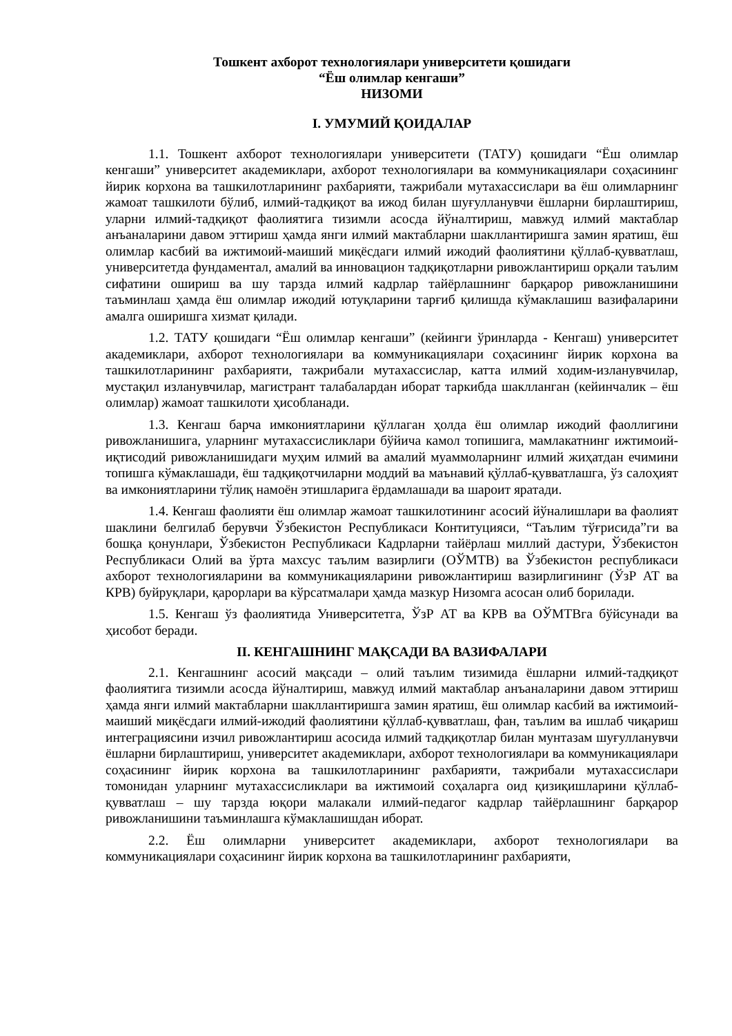Тошкент ахборот технологиялари университети қошидаги
“Ёш олимлар кенгаши”
НИЗОМИ
I. УМУМИЙ ҚОИДАЛАР
1.1. Тошкент ахборот технологиялари университети (ТАТУ) қошидаги “Ёш олимлар кенгаши” университет академиклари, ахборот технологиялари ва коммуникациялари соҳасининг йирик корхона ва ташкилотларининг рахбарияти, тажрибали мутахассислари ва ёш олимларнинг жамоат ташкилоти бўлиб, илмий-тадқиқот ва ижод билан шуғулланувчи ёшларни бирлаштириш, уларни илмий-тадқиқот фаолиятига тизимли асосда йўналтириш, мавжуд илмий мактаблар анъаналарини давом эттириш ҳамда янги илмий мактабларни шакллантиришга замин яратиш, ёш олимлар касбий ва ижтимоий-маиший миқёсдаги илмий ижодий фаолиятини қўллаб-қувватлаш, университетда фундаментал, амалий ва инновацион тадқиқотларни ривожлантириш орқали таълим сифатини ошириш ва шу тарзда илмий кадрлар тайёрлашнинг барқарор ривожланишини таъминлаш ҳамда ёш олимлар ижодий ютуқларини тарғиб қилишда кўмаклашиш вазифаларини амалга оширишга хизмат қилади.
1.2. ТАТУ қошидаги “Ёш олимлар кенгаши” (кейинги ўринларда - Кенгаш) университет академиклари, ахборот технологиялари ва коммуникациялари соҳасининг йирик корхона ва ташкилотларининг рахбарияти, тажрибали мутахассислар, катта илмий ходим-изланувчилар, мустақил изланувчилар, магистрант талабалардан иборат таркибда шаклланган (кейинчалик – ёш олимлар) жамоат ташкилоти ҳисобланади.
1.3. Кенгаш барча имкониятларини қўллаган ҳолда ёш олимлар ижодий фаоллигини ривожланишига, уларнинг мутахассисликлари бўйича камол топишига, мамлакатнинг ижтимоий-иқтисодий ривожланишидаги муҳим илмий ва амалий муаммоларнинг илмий жиҳатдан ечимини топишга кўмаклашади, ёш тадқиқотчиларни моддий ва маънавий қўллаб-қувватлашга, ўз салоҳият ва имкониятларини тўлиқ намоён этишларига ёрдамлашади ва шароит яратади.
1.4. Кенгаш фаолияти ёш олимлар жамоат ташкилотининг асосий йўналишлари ва фаолият шаклини белгилаб берувчи Ўзбекистон Республикаси Контитуцияси, “Таълим тўғрисида”ги ва бошқа қонунлари, Ўзбекистон Республикаси Кадрларни тайёрлаш миллий дастури, Ўзбекистон Республикаси Олий ва ўрта махсус таълим вазирлиги (ОЎМТВ) ва Ўзбекистон республикаси ахборот технологияларини ва коммуникацияларини ривожлантириш вазирлигининг (ЎзР АТ ва КРВ) буйруқлари, қарорлари ва кўрсатмалари ҳамда мазкур Низомга асосан олиб борилади.
1.5. Кенгаш ўз фаолиятида Университетга, ЎзР АТ ва КРВ ва ОЎМТВга бўйсунади ва ҳисобот беради.
II. КЕНГАШНИНГ МАҚСАДИ ВА ВАЗИФАЛАРИ
2.1. Кенгашнинг асосий мақсади – олий таълим тизимида ёшларни илмий-тадқиқот фаолиятига тизимли асосда йўналтириш, мавжуд илмий мактаблар анъаналарини давом эттириш ҳамда янги илмий мактабларни шакллантиришга замин яратиш, ёш олимлар касбий ва ижтимоий-маиший миқёсдаги илмий-ижодий фаолиятини қўллаб-қувватлаш, фан, таълим ва ишлаб чиқариш интеграциясини изчил ривожлантириш асосида илмий тадқиқотлар билан мунтазам шуғулланувчи ёшларни бирлаштириш, университет академиклари, ахборот технологиялари ва коммуникациялари соҳасининг йирик корхона ва ташкилотларининг рахбарияти, тажрибали мутахассислари томонидан уларнинг мутахассисликлари ва ижтимоий соҳаларга оид қизиқишларини қўллаб-қувватлаш – шу тарзда юқори малакали илмий-педагог кадрлар тайёрлашнинг барқарор ривожланишини таъминлашга кўмаклашишдан иборат.
2.2. Ёш олимларни университет академиклари, ахборот технологиялари ва коммуникациялари соҳасининг йирик корхона ва ташкилотларининг рахбарияти,